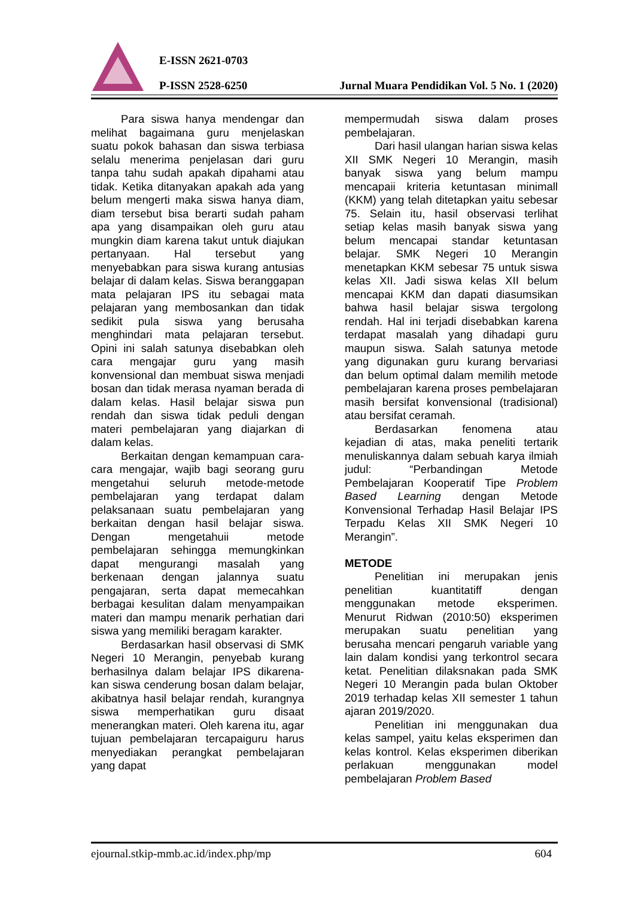E-ISSN 2621-0703
P-ISSN 2528-6250
Jurnal Muara Pendidikan Vol. 5 No. 1 (2020)
Para siswa hanya mendengar dan melihat bagaimana guru menjelaskan suatu pokok bahasan dan siswa terbiasa selalu menerima penjelasan dari guru tanpa tahu sudah apakah dipahami atau tidak. Ketika ditanyakan apakah ada yang belum mengerti maka siswa hanya diam, diam tersebut bisa berarti sudah paham apa yang disampaikan oleh guru atau mungkin diam karena takut untuk diajukan pertanyaan. Hal tersebut yang menyebabkan para siswa kurang antusias belajar di dalam kelas. Siswa beranggapan mata pelajaran IPS itu sebagai mata pelajaran yang membosankan dan tidak sedikit pula siswa yang berusaha menghindari mata pelajaran tersebut. Opini ini salah satunya disebabkan oleh cara mengajar guru yang masih konvensional dan membuat siswa menjadi bosan dan tidak merasa nyaman berada di dalam kelas. Hasil belajar siswa pun rendah dan siswa tidak peduli dengan materi pembelajaran yang diajarkan di dalam kelas.
Berkaitan dengan kemampuan cara-cara mengajar, wajib bagi seorang guru mengetahui seluruh metode-metode pembelajaran yang terdapat dalam pelaksanaan suatu pembelajaran yang berkaitan dengan hasil belajar siswa. Dengan mengetahuii metode pembelajaran sehingga memungkinkan dapat mengurangi masalah yang berkenaan dengan jalannya suatu pengajaran, serta dapat memecahkan berbagai kesulitan dalam menyampaikan materi dan mampu menarik perhatian dari siswa yang memiliki beragam karakter.
Berdasarkan hasil observasi di SMK Negeri 10 Merangin, penyebab kurang berhasilnya dalam belajar IPS dikarena-kan siswa cenderung bosan dalam belajar, akibatnya hasil belajar rendah, kurangnya siswa memperhatikan guru disaat menerangkan materi. Oleh karena itu, agar tujuan pembelajaran tercapaiguru harus menyediakan perangkat pembelajaran yang dapat
mempermudah siswa dalam proses pembelajaran.
Dari hasil ulangan harian siswa kelas XII SMK Negeri 10 Merangin, masih banyak siswa yang belum mampu mencapaii kriteria ketuntasan minimall (KKM) yang telah ditetapkan yaitu sebesar 75. Selain itu, hasil observasi terlihat setiap kelas masih banyak siswa yang belum mencapai standar ketuntasan belajar. SMK Negeri 10 Merangin menetapkan KKM sebesar 75 untuk siswa kelas XII. Jadi siswa kelas XII belum mencapai KKM dan dapati diasumsikan bahwa hasil belajar siswa tergolong rendah. Hal ini terjadi disebabkan karena terdapat masalah yang dihadapi guru maupun siswa. Salah satunya metode yang digunakan guru kurang bervariasi dan belum optimal dalam memilih metode pembelajaran karena proses pembelajaran masih bersifat konvensional (tradisional) atau bersifat ceramah.
Berdasarkan fenomena atau kejadian di atas, maka peneliti tertarik menuliskannya dalam sebuah karya ilmiah judul: “Perbandingan Metode Pembelajaran Kooperatif Tipe Problem Based Learning dengan Metode Konvensional Terhadap Hasil Belajar IPS Terpadu Kelas XII SMK Negeri 10 Merangin”.
METODE
Penelitian ini merupakan jenis penelitian kuantitatiff dengan menggunakan metode eksperimen. Menurut Ridwan (2010:50) eksperimen merupakan suatu penelitian yang berusaha mencari pengaruh variable yang lain dalam kondisi yang terkontrol secara ketat. Penelitian dilaksnakan pada SMK Negeri 10 Merangin pada bulan Oktober 2019 terhadap kelas XII semester 1 tahun ajaran 2019/2020.
Penelitian ini menggunakan dua kelas sampel, yaitu kelas eksperimen dan kelas kontrol. Kelas eksperimen diberikan perlakuan menggunakan model pembelajaran Problem Based
ejournal.stkip-mmb.ac.id/index.php/mp 604